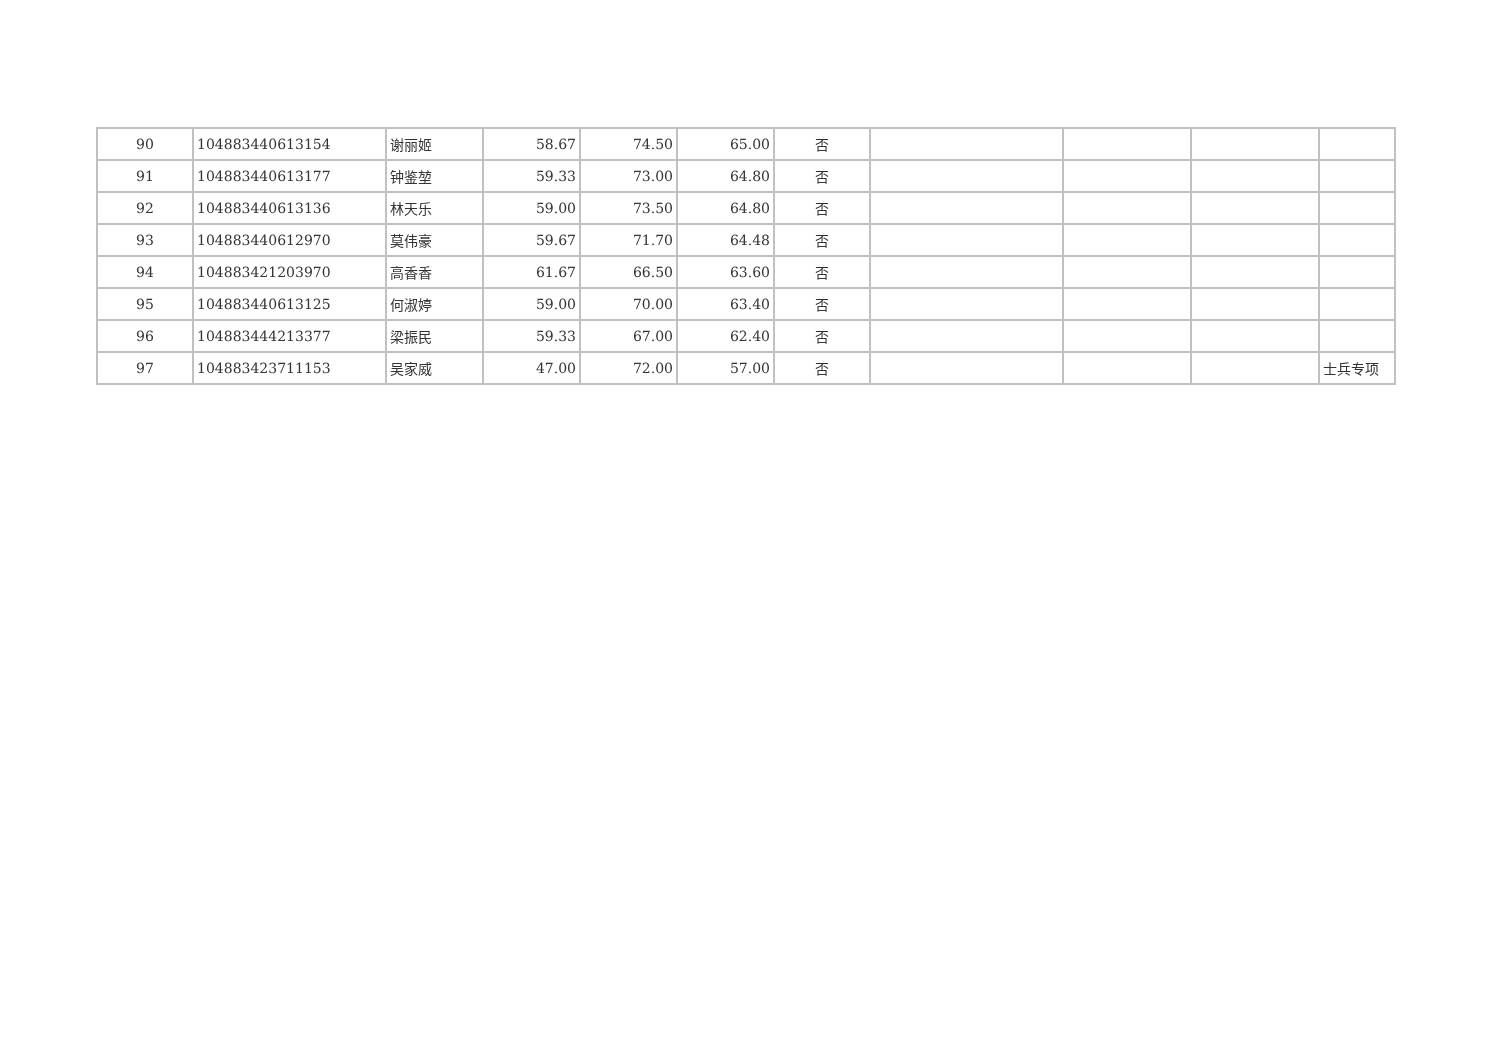| 90 | 104883440613154 | 谢丽姬 | 58.67 | 74.50 | 65.00 | 否 | | | | |
| 91 | 104883440613177 | 钟鉴堃 | 59.33 | 73.00 | 64.80 | 否 | | | | |
| 92 | 104883440613136 | 林天乐 | 59.00 | 73.50 | 64.80 | 否 | | | | |
| 93 | 104883440612970 | 莫伟豪 | 59.67 | 71.70 | 64.48 | 否 | | | | |
| 94 | 104883421203970 | 高香香 | 61.67 | 66.50 | 63.60 | 否 | | | | |
| 95 | 104883440613125 | 何淑婷 | 59.00 | 70.00 | 63.40 | 否 | | | | |
| 96 | 104883444213377 | 梁振民 | 59.33 | 67.00 | 62.40 | 否 | | | | |
| 97 | 104883423711153 | 吴家威 | 47.00 | 72.00 | 57.00 | 否 | | | | 士兵专项 |